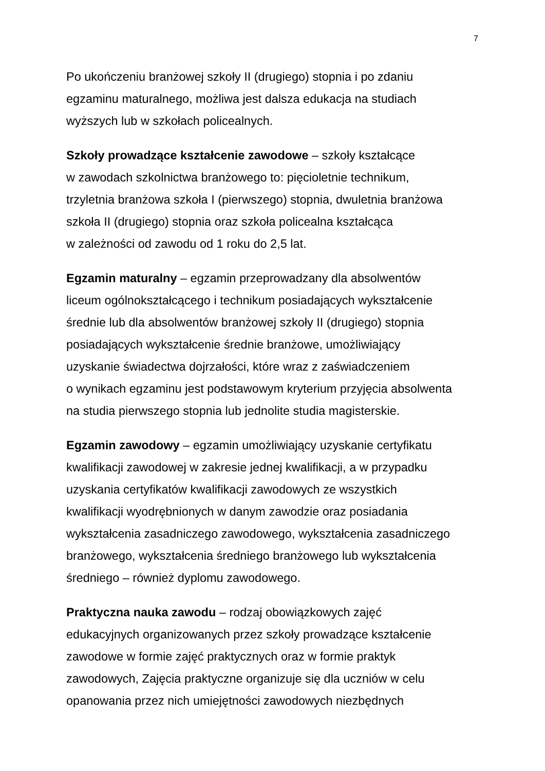7
Po ukończeniu branżowej szkoły II (drugiego) stopnia i po zdaniu
egzaminu maturalnego, możliwa jest dalsza edukacja na studiach
wyższych lub w szkołach policealnych.
Szkoły prowadzące kształcenie zawodowe – szkoły kształcące
w zawodach szkolnictwa branżowego to: pięcioletnie technikum,
trzyletnia branżowa szkoła I (pierwszego) stopnia, dwuletnia branżowa
szkoła II (drugiego) stopnia oraz szkoła policealna kształcąca
w zależności od zawodu od 1 roku do 2,5 lat.
Egzamin maturalny – egzamin przeprowadzany dla absolwentów
liceum ogólnokształcącego i technikum posiadających wykształcenie
średnie lub dla absolwentów branżowej szkoły II (drugiego) stopnia
posiadających wykształcenie średnie branżowe, umożliwiający
uzyskanie świadectwa dojrzałości, które wraz z zaświadczeniem
o wynikach egzaminu jest podstawowym kryterium przyjęcia absolwenta
na studia pierwszego stopnia lub jednolite studia magisterskie.
Egzamin zawodowy – egzamin umożliwiający uzyskanie certyfikatu
kwalifikacji zawodowej w zakresie jednej kwalifikacji, a w przypadku
uzyskania certyfikatów kwalifikacji zawodowych ze wszystkich
kwalifikacji wyodrębnionych w danym zawodzie oraz posiadania
wykształcenia zasadniczego zawodowego, wykształcenia zasadniczego
branżowego, wykształcenia średniego branżowego lub wykształcenia
średniego – również dyplomu zawodowego.
Praktyczna nauka zawodu – rodzaj obowiązkowych zajęć
edukacyjnych organizowanych przez szkoły prowadzące kształcenie
zawodowe w formie zajęć praktycznych oraz w formie praktyk
zawodowych, Zajęcia praktyczne organizuje się dla uczniów w celu
opanowania przez nich umiejętności zawodowych niezbędnych